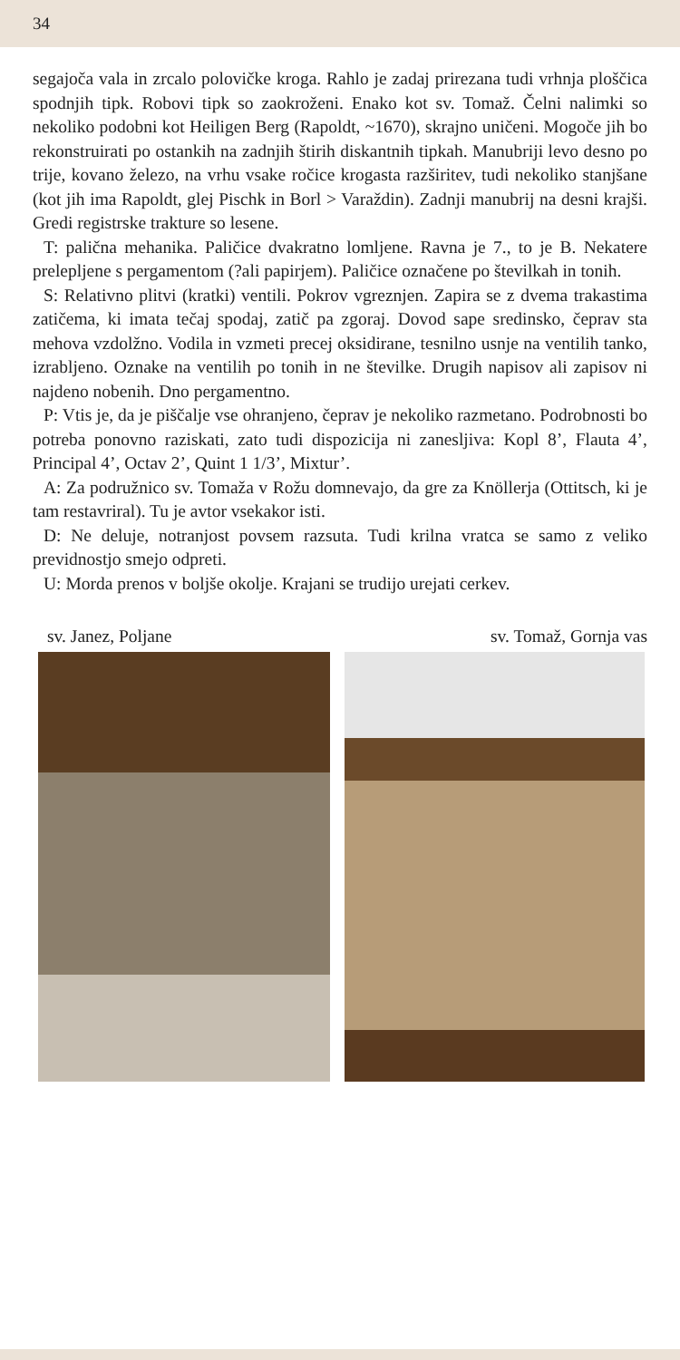34
segajoča vala in zrcalo polovičke kroga. Rahlo je zadaj prirezana tudi vrhnja ploščica spodnjih tipk. Robovi tipk so zaokroženi. Enako kot sv. Tomaž. Čelni nalimki so nekoliko podobni kot Heiligen Berg (Rapoldt, ~1670), skrajno uničeni. Mogoče jih bo rekonstruirati po ostankih na zadnjih štirih diskantnih tipkah. Manubriji levo desno po trije, kovano železo, na vrhu vsake ročice krogasta razširitev, tudi nekoliko stanjšane (kot jih ima Rapoldt, glej Pischk in Borl > Varaždin). Zadnji manubrij na desni krajši. Gredi registrske trakture so lesene.
T: palična mehanika. Paličice dvakratno lomljene. Ravna je 7., to je B. Nekatere prelepljene s pergamentom (?ali papirjem). Paličice označene po številkah in tonih.
S: Relativno plitvi (kratki) ventili. Pokrov vgreznjen. Zapira se z dvema trakastima zatičema, ki imata tečaj spodaj, zatič pa zgoraj. Dovod sape sredinsko, čeprav sta mehova vzdolžno. Vodila in vzmeti precej oksidirane, tesnilno usnje na ventilih tanko, izrabljeno. Oznake na ventilih po tonih in ne številke. Drugih napisov ali zapisov ni najdeno nobenih. Dno pergamentno.
P: Vtis je, da je piščalje vse ohranjeno, čeprav je nekoliko razmetano. Podrobnosti bo potreba ponovno raziskati, zato tudi dispozicija ni zanesljiva: Kopl 8’, Flauta 4’, Principal 4’, Octav 2’, Quint 1 1/3’, Mixtur’.
A: Za podružnico sv. Tomaža v Rožu domnevajo, da gre za Knöllerja (Ottitsch, ki je tam restavriral). Tu je avtor vsekakor isti.
D: Ne deluje, notranjost povsem razsuta. Tudi krilna vratca se samo z veliko previdnostjo smejo odpreti.
U: Morda prenos v boljše okolje. Krajani se trudijo urejati cerkev.
sv. Janez, Poljane sv. Tomaž, Gornja vas